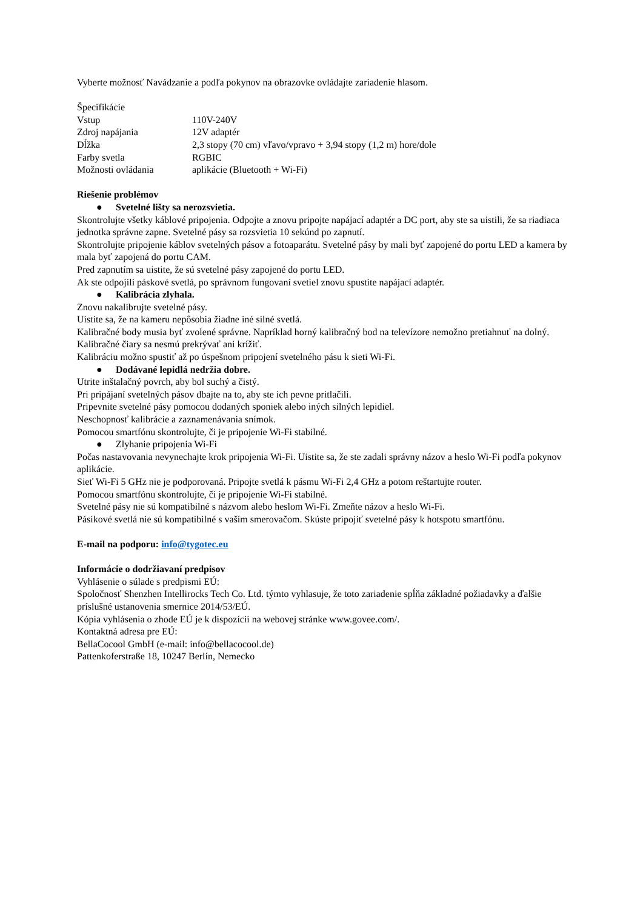Vyberte možnosť Navádzanie a podľa pokynov na obrazovke ovládajte zariadenie hlasom.
Špecifikácie
| Vstup | 110V-240V |
| Zdroj napájania | 12V adaptér |
| Dĺžka | 2,3 stopy (70 cm) vľavo/vpravo + 3,94 stopy (1,2 m) hore/dole |
| Farby svetla | RGBIC |
| Možnosti ovládania | aplikácie (Bluetooth + Wi-Fi) |
Riešenie problémov
● Svetelné lišty sa nerozsvietia.
Skontrolujte všetky káblové pripojenia. Odpojte a znovu pripojte napájací adaptér a DC port, aby ste sa uistili, že sa riadiaca jednotka správne zapne. Svetelné pásy sa rozsvietia 10 sekúnd po zapnutí.
Skontrolujte pripojenie káblov svetelných pásov a fotoaparátu. Svetelné pásy by mali byť zapojené do portu LED a kamera by mala byť zapojená do portu CAM.
Pred zapnutím sa uistite, že sú svetelné pásy zapojené do portu LED.
Ak ste odpojili páskové svetlá, po správnom fungovaní svetiel znovu spustite napájací adaptér.
● Kalibrácia zlyhala.
Znovu nakalibrujte svetelné pásy.
Uistite sa, že na kameru nepôsobia žiadne iné silné svetlá.
Kalibračné body musia byť zvolené správne. Napríklad horný kalibračný bod na televízore nemožno pretiahnuť na dolný. Kalibračné čiary sa nesmú prekrývať ani krížiť.
Kalibráciu možno spustiť až po úspešnom pripojení svetelného pásu k sieti Wi-Fi.
● Dodávané lepidlá nedržia dobre.
Utrite inštalačný povrch, aby bol suchý a čistý.
Pri pripájaní svetelných pásov dbajte na to, aby ste ich pevne pritlačili.
Pripevnite svetelné pásy pomocou dodaných sponiek alebo iných silných lepidiel.
Neschopnosť kalibrácie a zaznamenávania snímok.
Pomocou smartfónu skontrolujte, či je pripojenie Wi-Fi stabilné.
● Zlyhanie pripojenia Wi-Fi
Počas nastavovania nevynechajte krok pripojenia Wi-Fi. Uistite sa, že ste zadali správny názov a heslo Wi-Fi podľa pokynov aplikácie.
Sieť Wi-Fi 5 GHz nie je podporovaná. Pripojte svetlá k pásmu Wi-Fi 2,4 GHz a potom reštartujte router.
Pomocou smartfónu skontrolujte, či je pripojenie Wi-Fi stabilné.
Svetelné pásy nie sú kompatibilné s názvom alebo heslom Wi-Fi. Zmeňte názov a heslo Wi-Fi.
Pásikové svetlá nie sú kompatibilné s vaším smerovačom. Skúste pripojiť svetelné pásy k hotspotu smartfónu.
E-mail na podporu: info@tygotec.eu
Informácie o dodržiavaní predpisov
Vyhlásenie o súlade s predpismi EÚ:
Spoločnosť Shenzhen Intellirocks Tech Co. Ltd. týmto vyhlasuje, že toto zariadenie spĺňa základné požiadavky a ďalšie príslušné ustanovenia smernice 2014/53/EÚ.
Kópia vyhlásenia o zhode EÚ je k dispozícii na webovej stránke www.govee.com/.
Kontaktná adresa pre EÚ:
BellaCocool GmbH (e-mail: info@bellacocool.de)
Pattenkoferstraße 18, 10247 Berlín, Nemecko